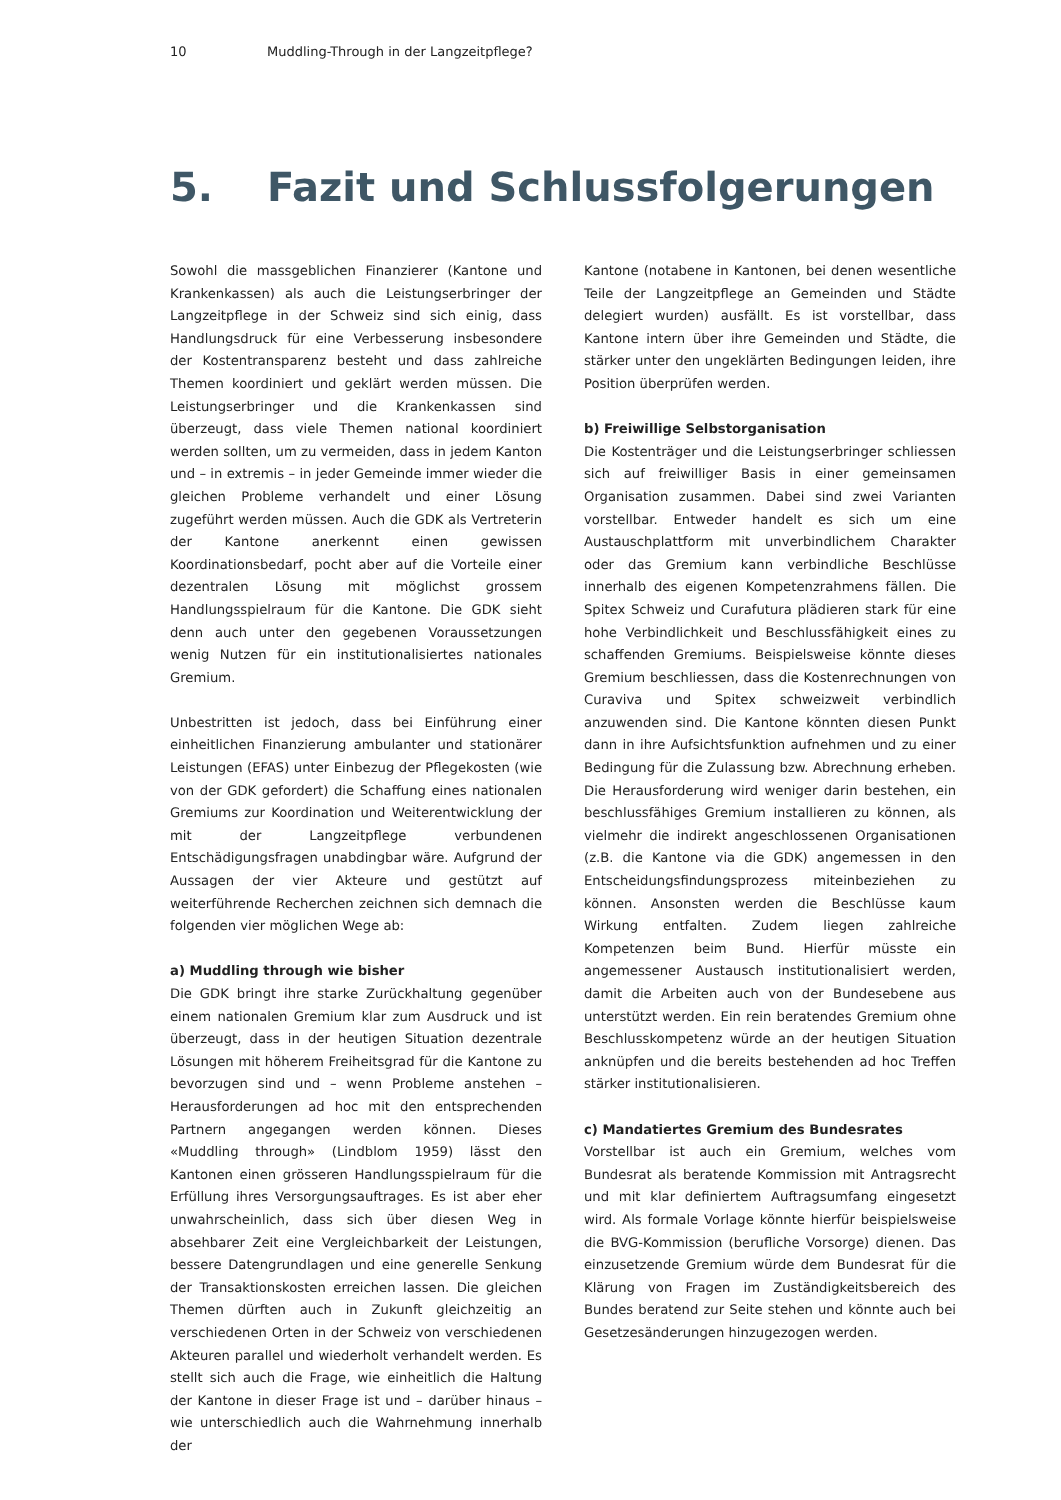10 Muddling-Through in der Langzeitpflege?
5. Fazit und Schlussfolgerungen
Sowohl die massgeblichen Finanzierer (Kantone und Krankenkassen) als auch die Leistungserbringer der Langzeitpflege in der Schweiz sind sich einig, dass Handlungsdruck für eine Verbesserung insbesondere der Kostentransparenz besteht und dass zahlreiche Themen koordiniert und geklärt werden müssen. Die Leistungserbringer und die Krankenkassen sind überzeugt, dass viele Themen national koordiniert werden sollten, um zu vermeiden, dass in jedem Kanton und – in extremis – in jeder Gemeinde immer wieder die gleichen Probleme verhandelt und einer Lösung zugeführt werden müssen. Auch die GDK als Vertreterin der Kantone anerkennt einen gewissen Koordinationsbedarf, pocht aber auf die Vorteile einer dezentralen Lösung mit möglichst grossem Handlungsspielraum für die Kantone. Die GDK sieht denn auch unter den gegebenen Voraussetzungen wenig Nutzen für ein institutionalisiertes nationales Gremium.
Unbestritten ist jedoch, dass bei Einführung einer einheitlichen Finanzierung ambulanter und stationärer Leistungen (EFAS) unter Einbezug der Pflegekosten (wie von der GDK gefordert) die Schaffung eines nationalen Gremiums zur Koordination und Weiterentwicklung der mit der Langzeitpflege verbundenen Entschädigungsfragen unabdingbar wäre. Aufgrund der Aussagen der vier Akteure und gestützt auf weiterführende Recherchen zeichnen sich demnach die folgenden vier möglichen Wege ab:
a) Muddling through wie bisher
Die GDK bringt ihre starke Zurückhaltung gegenüber einem nationalen Gremium klar zum Ausdruck und ist überzeugt, dass in der heutigen Situation dezentrale Lösungen mit höherem Freiheitsgrad für die Kantone zu bevorzugen sind und – wenn Probleme anstehen – Herausforderungen ad hoc mit den entsprechenden Partnern angegangen werden können. Dieses «Muddling through» (Lindblom 1959) lässt den Kantonen einen grösseren Handlungsspielraum für die Erfüllung ihres Versorgungsauftrages. Es ist aber eher unwahrscheinlich, dass sich über diesen Weg in absehbarer Zeit eine Vergleichbarkeit der Leistungen, bessere Datengrundlagen und eine generelle Senkung der Transaktionskosten erreichen lassen. Die gleichen Themen dürften auch in Zukunft gleichzeitig an verschiedenen Orten in der Schweiz von verschiedenen Akteuren parallel und wiederholt verhandelt werden. Es stellt sich auch die Frage, wie einheitlich die Haltung der Kantone in dieser Frage ist und – darüber hinaus – wie unterschiedlich auch die Wahrnehmung innerhalb der
Kantone (notabene in Kantonen, bei denen wesentliche Teile der Langzeitpflege an Gemeinden und Städte delegiert wurden) ausfällt. Es ist vorstellbar, dass Kantone intern über ihre Gemeinden und Städte, die stärker unter den ungeklärten Bedingungen leiden, ihre Position überprüfen werden.
b) Freiwillige Selbstorganisation
Die Kostenträger und die Leistungserbringer schliessen sich auf freiwilliger Basis in einer gemeinsamen Organisation zusammen. Dabei sind zwei Varianten vorstellbar. Entweder handelt es sich um eine Austauschplattform mit unverbindlichem Charakter oder das Gremium kann verbindliche Beschlüsse innerhalb des eigenen Kompetenzrahmens fällen. Die Spitex Schweiz und Curafutura plädieren stark für eine hohe Verbindlichkeit und Beschlussfähigkeit eines zu schaffenden Gremiums. Beispielsweise könnte dieses Gremium beschliessen, dass die Kostenrechnungen von Curaviva und Spitex schweizweit verbindlich anzuwenden sind. Die Kantone könnten diesen Punkt dann in ihre Aufsichtsfunktion aufnehmen und zu einer Bedingung für die Zulassung bzw. Abrechnung erheben. Die Herausforderung wird weniger darin bestehen, ein beschlussfähiges Gremium installieren zu können, als vielmehr die indirekt angeschlossenen Organisationen (z.B. die Kantone via die GDK) angemessen in den Entscheidungsfindungsprozess miteinbeziehen zu können. Ansonsten werden die Beschlüsse kaum Wirkung entfalten. Zudem liegen zahlreiche Kompetenzen beim Bund. Hierfür müsste ein angemessener Austausch institutionalisiert werden, damit die Arbeiten auch von der Bundesebene aus unterstützt werden. Ein rein beratendes Gremium ohne Beschlusskompetenz würde an der heutigen Situation anknüpfen und die bereits bestehenden ad hoc Treffen stärker institutionalisieren.
c) Mandatiertes Gremium des Bundesrates
Vorstellbar ist auch ein Gremium, welches vom Bundesrat als beratende Kommission mit Antragsrecht und mit klar definiertem Auftragsumfang eingesetzt wird. Als formale Vorlage könnte hierfür beispielsweise die BVG-Kommission (berufliche Vorsorge) dienen. Das einzusetzende Gremium würde dem Bundesrat für die Klärung von Fragen im Zuständigkeitsbereich des Bundes beratend zur Seite stehen und könnte auch bei Gesetzesänderungen hinzugezogen werden.